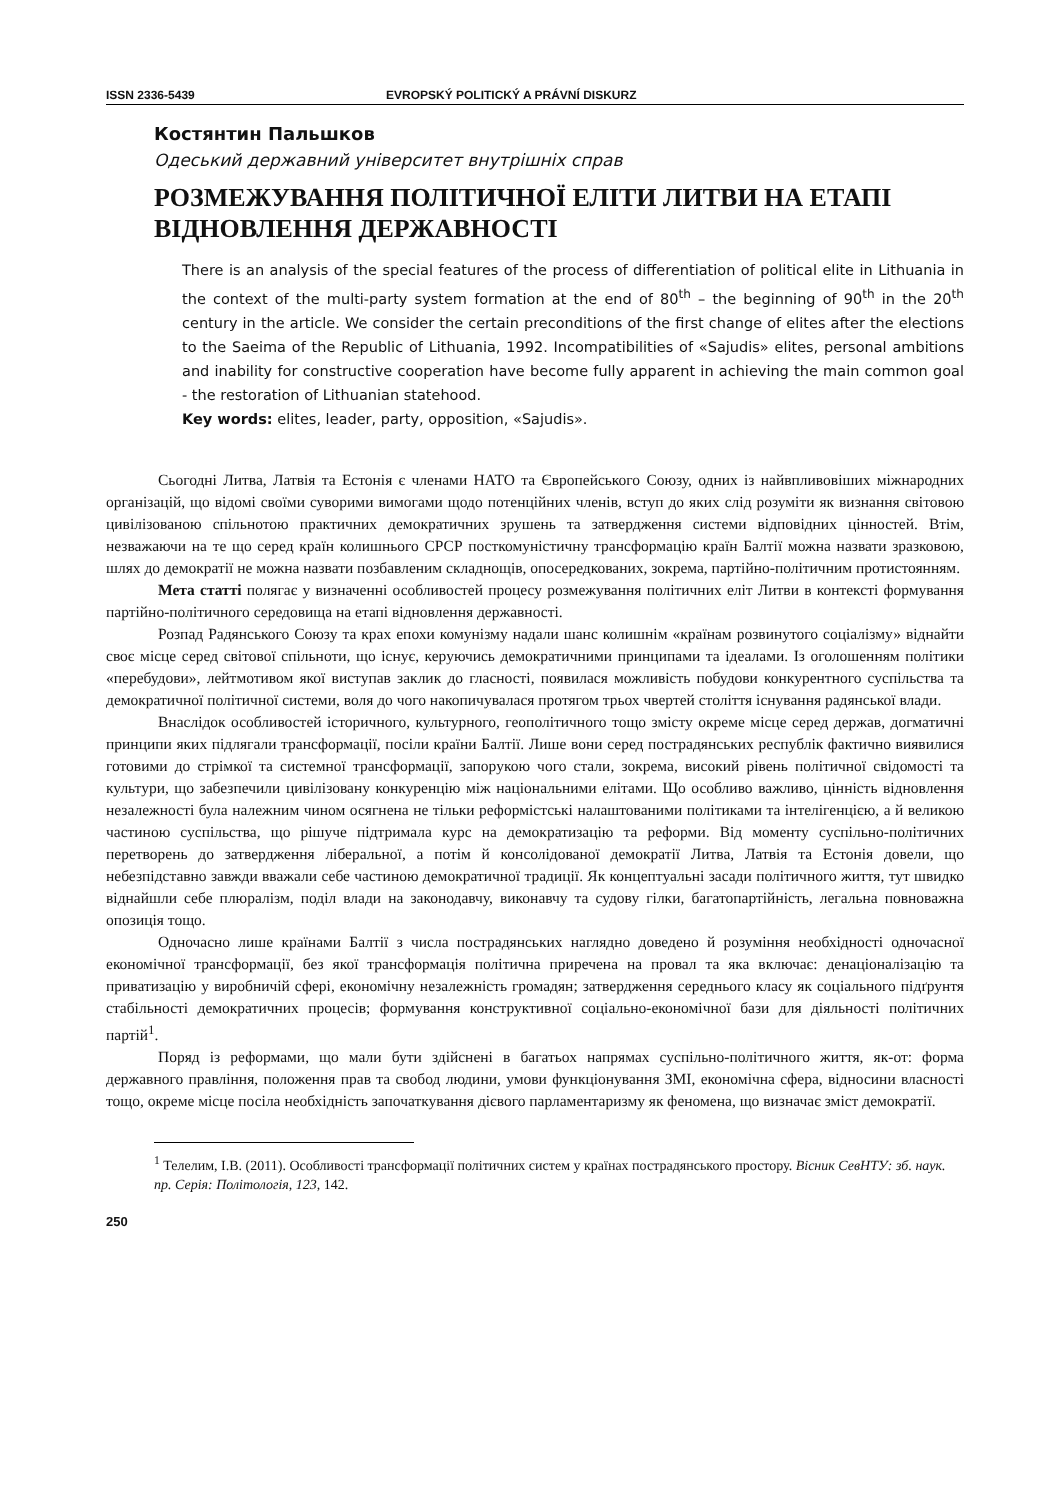ISSN 2336-5439 EVROPSKÝ POLITICKÝ A PRÁVNÍ DISKURZ
Костянтин Пальшков
Одеський державний університет внутрішніх справ
РОЗМЕЖУВАННЯ ПОЛІТИЧНОЇ ЕЛІТИ ЛИТВИ НА ЕТАПІ ВІДНОВЛЕННЯ ДЕРЖАВНОСТІ
There is an analysis of the special features of the process of differentiation of political elite in Lithuania in the context of the multi-party system formation at the end of 80<sup>th</sup> – the beginning of 90<sup>th</sup> in the 20<sup>th</sup> century in the article. We consider the certain preconditions of the first change of elites after the elections to the Saeima of the Republic of Lithuania, 1992. Incompatibilities of «Sajudis» elites, personal ambitions and inability for constructive cooperation have become fully apparent in achieving the main common goal - the restoration of Lithuanian statehood.
Key words: elites, leader, party, opposition, «Sajudis».
Сьогодні Литва, Латвія та Естонія є членами НАТО та Європейського Союзу, одних із найвпливовіших міжнародних організацій, що відомі своїми суворими вимогами щодо потенційних членів, вступ до яких слід розуміти як визнання світовою цивілізованою спільнотою практичних демократичних зрушень та затвердження системи відповідних цінностей. Втім, незважаючи на те що серед країн колишнього СРСР посткомуністичну трансформацію країн Балтії можна назвати зразковою, шлях до демократії не можна назвати позбавленим складнощів, опосередкованих, зокрема, партійно-політичним протистоянням.
Мета статті полягає у визначенні особливостей процесу розмежування політичних еліт Литви в контексті формування партійно-політичного середовища на етапі відновлення державності.
Розпад Радянського Союзу та крах епохи комунізму надали шанс колишнім «країнам розвинутого соціалізму» віднайти своє місце серед світової спільноти, що існує, керуючись демократичними принципами та ідеалами. Із оголошенням політики «перебудови», лейтмотивом якої виступав заклик до гласності, появилася можливість побудови конкурентного суспільства та демократичної політичної системи, воля до чого накопичувалася протягом трьох чвертей століття існування радянської влади.
Внаслідок особливостей історичного, культурного, геополітичного тощо змісту окреме місце серед держав, догматичні принципи яких підлягали трансформації, посіли країни Балтії. Лише вони серед пострадянських республік фактично виявилися готовими до стрімкої та системної трансформації, запорукою чого стали, зокрема, високий рівень політичної свідомості та культури, що забезпечили цивілізовану конкуренцію між національними елітами. Що особливо важливо, цінність відновлення незалежності була належним чином осягнена не тільки реформістські налаштованими політиками та інтелігенцією, а й великою частиною суспільства, що рішуче підтримала курс на демократизацію та реформи. Від моменту суспільно-політичних перетворень до затвердження ліберальної, а потім й консолідованої демократії Литва, Латвія та Естонія довели, що небезпідставно завжди вважали себе частиною демократичної традиції. Як концептуальні засади політичного життя, тут швидко віднайшли себе плюралізм, поділ влади на законодавчу, виконавчу та судову гілки, багатопартійність, легальна повноважна опозиція тощо.
Одночасно лише країнами Балтії з числа пострадянських наглядно доведено й розуміння необхідності одночасної економічної трансформації, без якої трансформація політична приречена на провал та яка включає: денаціоналізацію та приватизацію у виробничій сфері, економічну незалежність громадян; затвердження середнього класу як соціального підґрунтя стабільності демократичних процесів; формування конструктивної соціально-економічної бази для діяльності політичних партій<sup>1</sup>.
Поряд із реформами, що мали бути здійснені в багатьох напрямах суспільно-політичного життя, як-от: форма державного правління, положення прав та свобод людини, умови функціонування ЗМІ, економічна сфера, відносини власності тощо, окреме місце посіла необхідність започаткування дієвого парламентаризму як феномена, що визначає зміст демократії.
<sup>1</sup> Телелим, І.В. (2011). Особливості трансформації політичних систем у країнах пострадянського простору. Вісник СевНТУ: зб. наук. пр. Серія: Політологія, 123, 142.
250